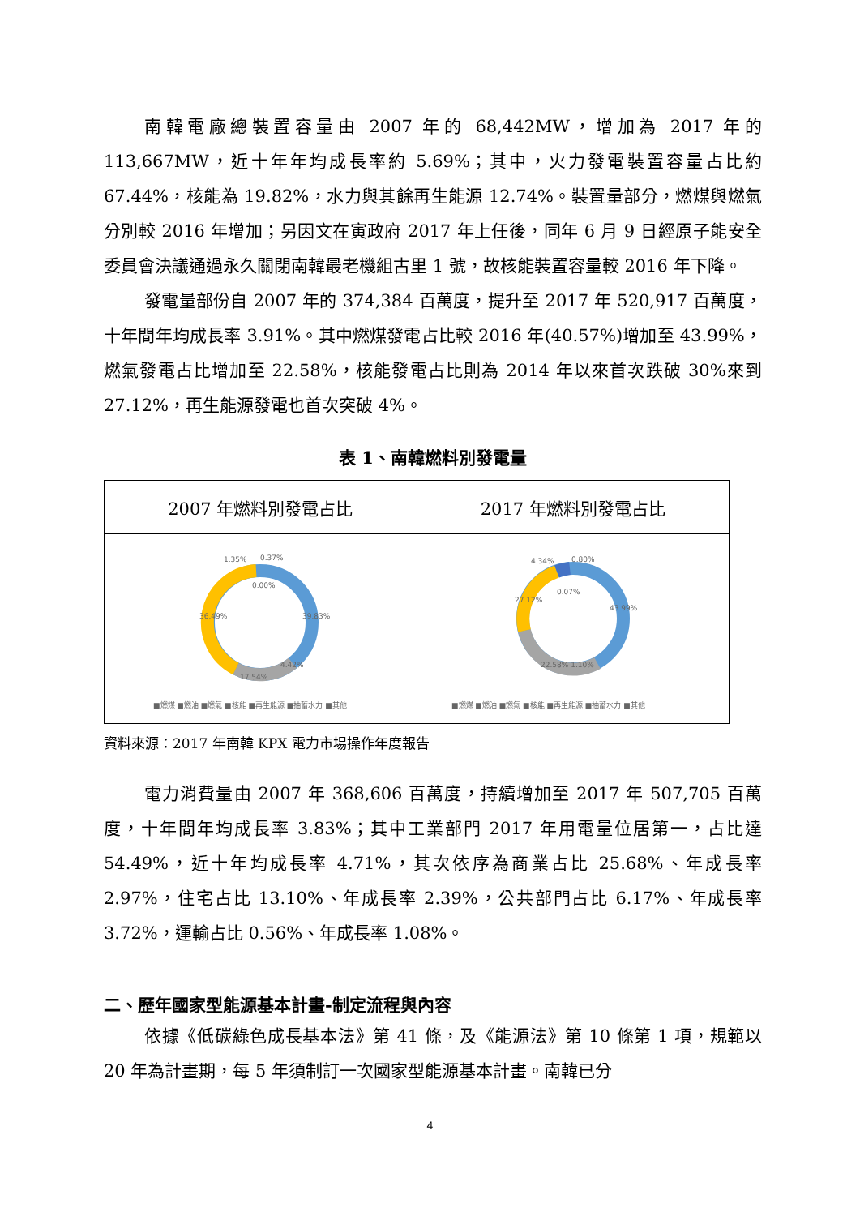南韓電廠總裝置容量由 2007 年的 68,442MW，增加為 2017 年的 113,667MW，近十年年均成長率約 5.69%；其中，火力發電裝置容量占比約 67.44%，核能為 19.82%，水力與其餘再生能源 12.74%。裝置量部分，燃煤與燃氣分別較 2016 年增加；另因文在寅政府 2017 年上任後，同年 6 月 9 日經原子能安全委員會決議通過永久關閉南韓最老機組古里 1 號，故核能裝置容量較 2016 年下降。
發電量部份自 2007 年的 374,384 百萬度，提升至 2017 年 520,917 百萬度，十年間年均成長率 3.91%。其中燃煤發電占比較 2016 年(40.57%)增加至 43.99%，燃氣發電占比增加至 22.58%，核能發電占比則為 2014 年以來首次跌破 30%來到 27.12%，再生能源發電也首次突破 4%。
表 1、南韓燃料別發電量
| 2007 年燃料別發電占比 | 2017 年燃料別發電占比 |
| 1.35% 0.37% 0.00% 36.49% 39.83% 4.42% 17.54% ■燃煤 ■燃油 ■燃氣 ■核能 ■再生能源 ■抽蓄水力 ■其他 | 4.34% 0.80% 0.07% 27.12% 43.99% 22.58% 1.10% ■燃煤 ■燃油 ■燃氣 ■核能 ■再生能源 ■抽蓄水力 ■其他 |
資料來源：2017 年南韓 KPX 電力市場操作年度報告
電力消費量由 2007 年 368,606 百萬度，持續增加至 2017 年 507,705 百萬度，十年間年均成長率 3.83%；其中工業部門 2017 年用電量位居第一，占比達 54.49%，近十年均成長率 4.71%，其次依序為商業占比 25.68%、年成長率 2.97%，住宅占比 13.10%、年成長率 2.39%，公共部門占比 6.17%、年成長率 3.72%，運輸占比 0.56%、年成長率 1.08%。
二、歷年國家型能源基本計畫-制定流程與內容
依據《低碳綠色成長基本法》第 41 條，及《能源法》第 10 條第 1 項，規範以 20 年為計畫期，每 5 年須制訂一次國家型能源基本計畫。南韓已分
4